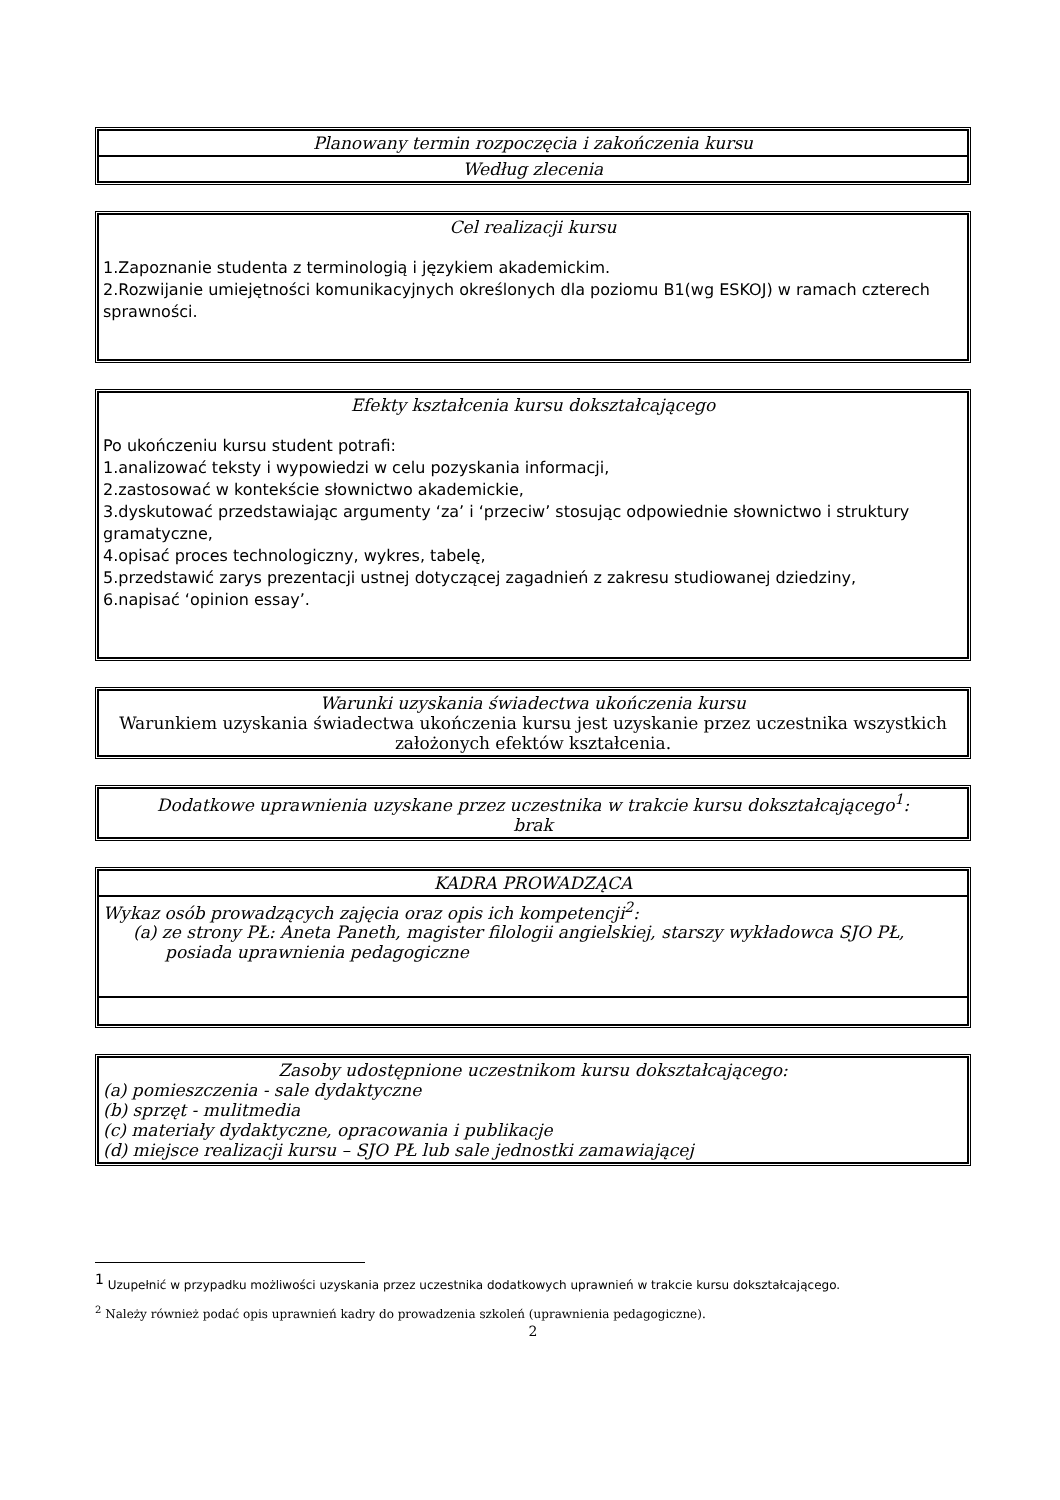| Planowany termin rozpoczęcia i zakończenia kursu |
| Według zlecenia |
| Cel realizacji kursu 1.Zapoznanie studenta z terminologią i językiem akademickim. 2.Rozwijanie umiejętności komunikacyjnych określonych dla poziomu B1(wg ESKOJ) w ramach czterech sprawności. |
| Efekty kształcenia kursu dokształcającego Po ukończeniu kursu student potrafi: 1.analizować teksty i wypowiedzi w celu pozyskania informacji, 2.zastosować w kontekście słownictwo akademickie, 3.dyskutować przedstawiając argumenty ‘za’ i ‘przeciw’ stosując odpowiednie słownictwo i struktury gramatyczne, 4.opisać proces technologiczny, wykres, tabelę, 5.przedstawić zarys prezentacji ustnej dotyczącej zagadnień z zakresu studiowanej dziedziny, 6.napisać ‘opinion essay’. |
| Warunki uzyskania świadectwa ukończenia kursu Warunkiem uzyskania świadectwa ukończenia kursu jest uzyskanie przez uczestnika wszystkich założonych efektów kształcenia. |
| Dodatkowe uprawnienia uzyskane przez uczestnika w trakcie kursu dokształcającego<sup>1</sup>: brak |
| KADRA PROWADZĄCA |
| Wykaz osób prowadzących zajęcia oraz opis ich kompetencji<sup>2</sup>: (a) ze strony PŁ: Aneta Paneth, magister filologii angielskiej, starszy wykładowca SJO PŁ, posiada uprawnienia pedagogiczne |
| Zasoby udostępnione uczestnikom kursu dokształcającego: (a) pomieszczenia - sale dydaktyczne (b) sprzęt - mulitmedia (c) materiały dydaktyczne, opracowania i publikacje (d) miejsce realizacji kursu – SJO PŁ lub sale jednostki zamawiającej |
<sup>1</sup> Uzupełnić w przypadku możliwości uzyskania przez uczestnika dodatkowych uprawnień w trakcie kursu dokształcającego.
<sup>2</sup> Należy również podać opis uprawnień kadry do prowadzenia szkoleń (uprawnienia pedagogiczne).
2